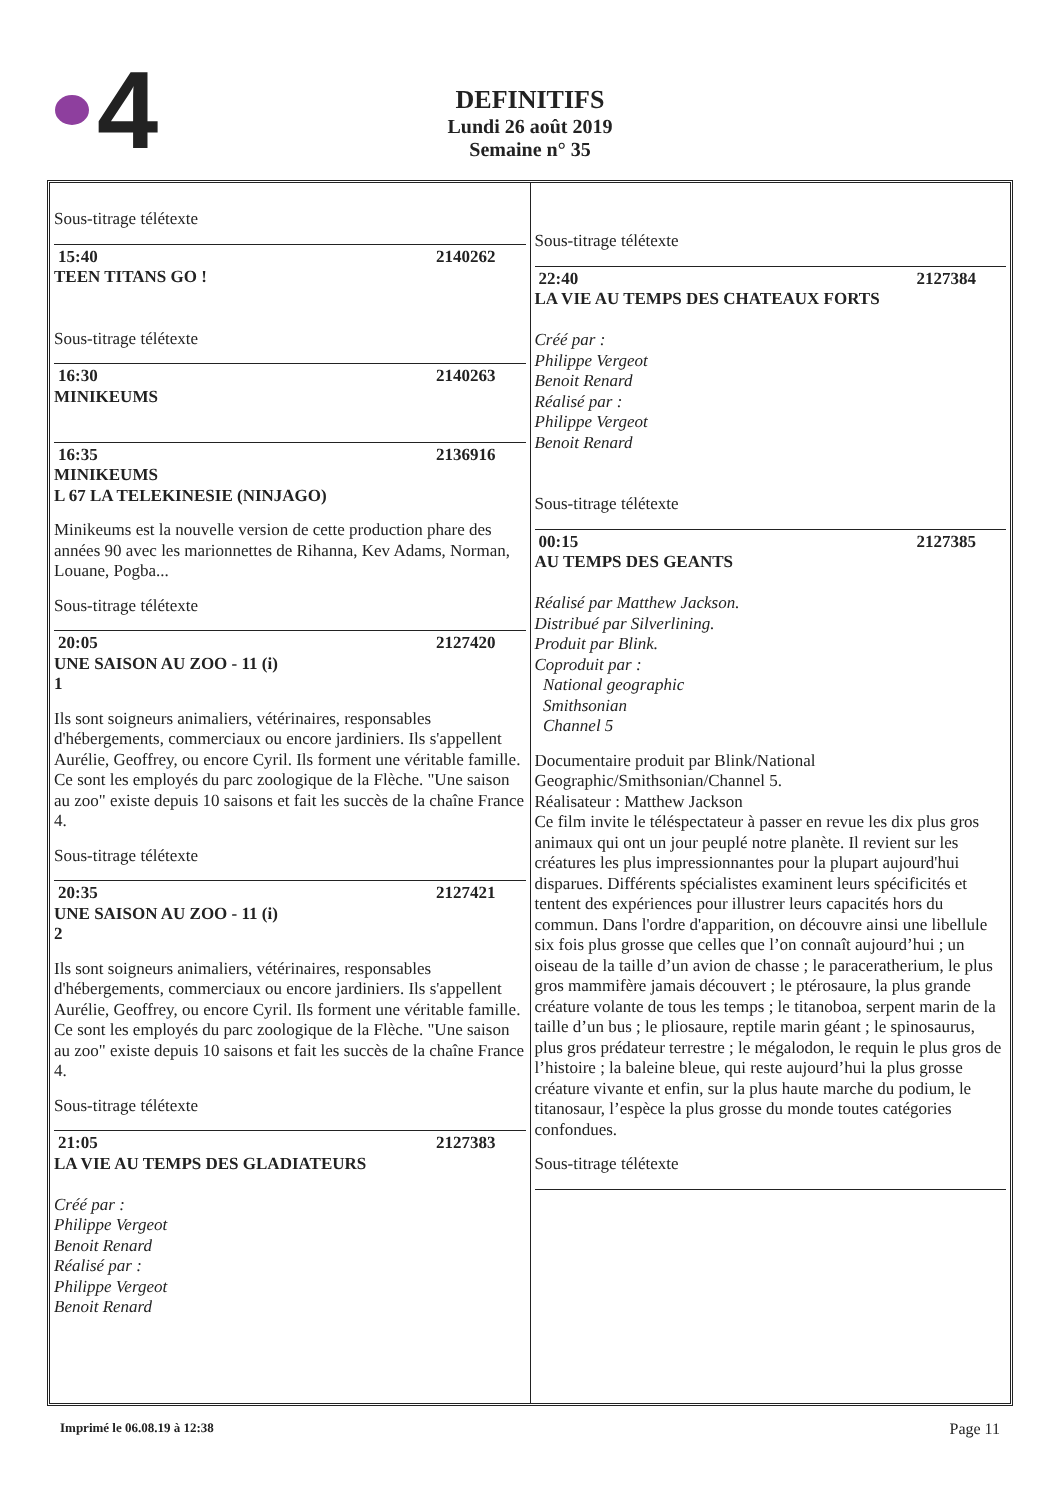4
DEFINITIFS
Lundi 26 août 2019
Semaine n° 35
Sous-titrage télétexte
15:40 2140262
TEEN TITANS GO !
Sous-titrage télétexte
16:30 2140263
MINIKEUMS
16:35 2136916
MINIKEUMS
L 67 LA TELEKINESIE (NINJAGO)
Minikeums est la nouvelle version de cette production phare des années 90 avec les marionnettes de Rihanna, Kev Adams, Norman, Louane, Pogba...
Sous-titrage télétexte
20:05 2127420
UNE SAISON AU ZOO - 11 (i)
1
Ils sont soigneurs animaliers, vétérinaires, responsables d'hébergements, commerciaux ou encore jardiniers. Ils s'appellent Aurélie, Geoffrey, ou encore Cyril. Ils forment une véritable famille. Ce sont les employés du parc zoologique de la Flèche. "Une saison au zoo" existe depuis 10 saisons et fait les succès de la chaîne France 4.
Sous-titrage télétexte
20:35 2127421
UNE SAISON AU ZOO - 11 (i)
2
Ils sont soigneurs animaliers, vétérinaires, responsables d'hébergements, commerciaux ou encore jardiniers. Ils s'appellent Aurélie, Geoffrey, ou encore Cyril. Ils forment une véritable famille. Ce sont les employés du parc zoologique de la Flèche. "Une saison au zoo" existe depuis 10 saisons et fait les succès de la chaîne France 4.
Sous-titrage télétexte
21:05 2127383
LA VIE AU TEMPS DES GLADIATEURS
Créé par :
Philippe Vergeot
Benoit Renard
Réalisé par :
Philippe Vergeot
Benoit Renard
Sous-titrage télétexte
22:40 2127384
LA VIE AU TEMPS DES CHATEAUX FORTS
Créé par :
Philippe Vergeot
Benoit Renard
Réalisé par :
Philippe Vergeot
Benoit Renard
Sous-titrage télétexte
00:15 2127385
AU TEMPS DES GEANTS
Réalisé par Matthew Jackson.
Distribué par Silverlining.
Produit par Blink.
Coproduit par :
National geographic
Smithsonian
Channel 5
Documentaire produit par Blink/National Geographic/Smithsonian/Channel 5.
Réalisateur : Matthew Jackson
Ce film invite le téléspectateur à passer en revue les dix plus gros animaux qui ont un jour peuplé notre planète. Il revient sur les créatures les plus impressionnantes pour la plupart aujourd'hui disparues. Différents spécialistes examinent leurs spécificités et tentent des expériences pour illustrer leurs capacités hors du commun. Dans l'ordre d'apparition, on découvre ainsi une libellule six fois plus grosse que celles que l’on connaît aujourd’hui ; un oiseau de la taille d’un avion de chasse ; le paraceratherium, le plus gros mammifère jamais découvert ; le ptérosaure, la plus grande créature volante de tous les temps ; le titanoboa, serpent marin de la taille d’un bus ; le pliosaure, reptile marin géant ; le spinosaurus, plus gros prédateur terrestre ; le mégalodon, le requin le plus gros de l’histoire ; la baleine bleue, qui reste aujourd’hui la plus grosse créature vivante et enfin, sur la plus haute marche du podium, le titanosaur, l’espèce la plus grosse du monde toutes catégories confondues.
Sous-titrage télétexte
Imprimé le 06.08.19 à 12:38 Page 11